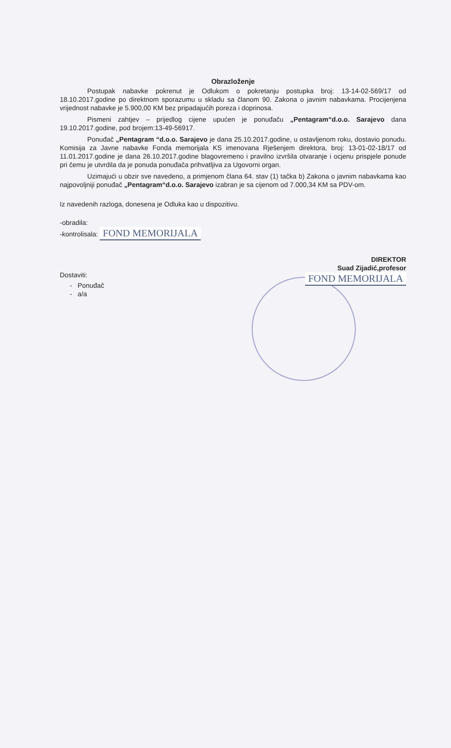Obrazloženje
Postupak nabavke pokrenut je Odlukom o pokretanju postupka broj: 13-14-02-569/17 od 18.10.2017.godine po direktnom sporazumu u skladu sa članom 90. Zakona o javnim nabavkama. Procijenjena vrijednost nabavke je 5.900,00 KM bez pripadajućih poreza i doprinosa.
Pismeni zahtjev – prijedlog cijene upućen je ponuđaču „Pentagram“d.o.o. Sarajevo dana 19.10.2017.godine, pod brojem:13-49-56917.
Ponuđač „Pentagram “d.o.o. Sarajevo je dana 25.10.2017.godine, u ostavljenom roku, dostavio ponudu. Komisija za Javne nabavke Fonda memorijala KS imenovana Rješenjem direktora, broj: 13-01-02-18/17 od 11.01.2017.godine je dana 26.10.2017.godine blagovremeno i pravilno izvršila otvaranje i ocjenu prispjele ponude pri čemu je utvrdila da je ponuda ponuđača prihvatljiva za Ugovorni organ.
Uzimajući u obzir sve navedeno, a primjenom člana 64. stav (1) tačka b) Zakona o javnim nabavkama kao najpovoljniji ponuđač „Pentagram“d.o.o. Sarajevo izabran je sa cijenom od 7.000,34 KM sa PDV-om.
Iz navedenih razloga, donesena je Odluka kao u dispozitivu.
-obradila:
-kontrolisala: FOND MEMORIJALA
DIREKTOR
Suad Zijadić,profesor
FOND MEMORIJALA
Dostaviti:
- Ponuđač
- a/a